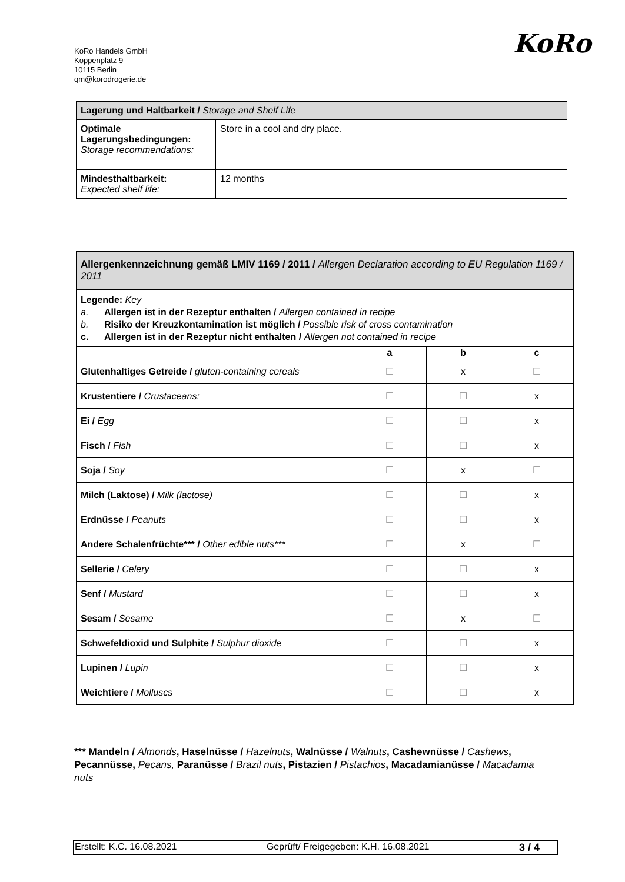KoRo Handels GmbH
Koppenplatz 9
10115 Berlin
qm@korodrogerie.de
KoRo
| Lagerung und Haltbarkeit / Storage and Shelf Life | |
| Optimale Lagerungsbedingungen: Storage recommendations: | Store in a cool and dry place. |
| Mindesthaltbarkeit: Expected shelf life: | 12 months |
| Allergenkennzeichnung gemäß LMIV 1169 / 2011 / Allergen Declaration according to EU Regulation 1169 / 2011 | | | |
| Legende: Key a. Allergen ist in der Rezeptur enthalten / Allergen contained in recipe b. Risiko der Kreuzkontamination ist möglich / Possible risk of cross contamination c. Allergen ist in der Rezeptur nicht enthalten / Allergen not contained in recipe | | | |
| | a | b | c |
| Glutenhaltiges Getreide / gluten-containing cereals | ☐ | x | ☐ |
| Krustentiere / Crustaceans: | ☐ | ☐ | x |
| Ei / Egg | ☐ | ☐ | x |
| Fisch / Fish | ☐ | ☐ | x |
| Soja / Soy | ☐ | x | ☐ |
| Milch (Laktose) / Milk (lactose) | ☐ | ☐ | x |
| Erdnüsse / Peanuts | ☐ | ☐ | x |
| Andere Schalenfrüchte*** / Other edible nuts*** | ☐ | x | ☐ |
| Sellerie / Celery | ☐ | ☐ | x |
| Senf / Mustard | ☐ | ☐ | x |
| Sesam / Sesame | ☐ | x | ☐ |
| Schwefeldioxid und Sulphite / Sulphur dioxide | ☐ | ☐ | x |
| Lupinen / Lupin | ☐ | ☐ | x |
| Weichtiere / Molluscs | ☐ | ☐ | x |
*** Mandeln / Almonds, Haselnüsse / Hazelnuts, Walnüsse / Walnuts, Cashewnüsse / Cashews, Pecannüsse, Pecans, Paranüsse / Brazil nuts, Pistazien / Pistachios, Macadamianüsse / Macadamia nuts
Erstellt: K.C. 16.08.2021 Geprüft/ Freigegeben: K.H. 16.08.2021 3 / 4